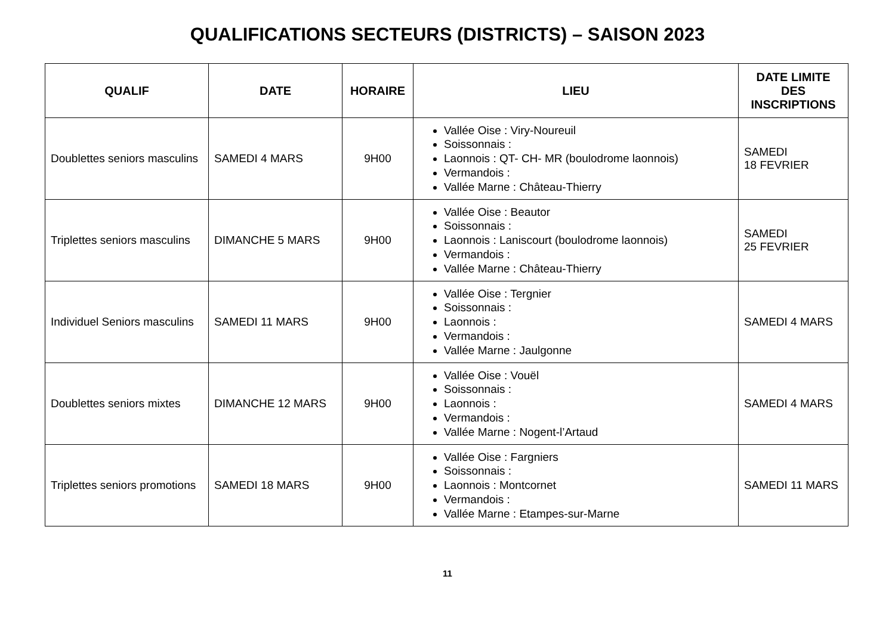QUALIFICATIONS SECTEURS (DISTRICTS) – SAISON 2023
| QUALIF | DATE | HORAIRE | LIEU | DATE LIMITE DES INSCRIPTIONS |
| --- | --- | --- | --- | --- |
| Doublettes seniors masculins | SAMEDI 4 MARS | 9H00 | Vallée Oise : Viry-Noureuil Soissonnais : Laonnois : QT- CH- MR (boulodrome laonnois) Vermandois : Vallée Marne : Château-Thierry | SAMEDI 18 FEVRIER |
| Triplettes seniors masculins | DIMANCHE 5 MARS | 9H00 | Vallée Oise : Beautor Soissonnais : Laonnois : Laniscourt (boulodrome laonnois) Vermandois : Vallée Marne : Château-Thierry | SAMEDI 25 FEVRIER |
| Individuel Seniors masculins | SAMEDI 11 MARS | 9H00 | Vallée Oise : Tergnier Soissonnais : Laonnois : Vermandois : Vallée Marne : Jaulgonne | SAMEDI 4 MARS |
| Doublettes seniors mixtes | DIMANCHE 12 MARS | 9H00 | Vallée Oise : Vouël Soissonnais : Laonnois : Vermandois : Vallée Marne : Nogent-l’Artaud | SAMEDI 4 MARS |
| Triplettes seniors promotions | SAMEDI 18 MARS | 9H00 | Vallée Oise : Fargniers Soissonnais : Laonnois : Montcornet Vermandois : Vallée Marne : Etampes-sur-Marne | SAMEDI 11 MARS |
11